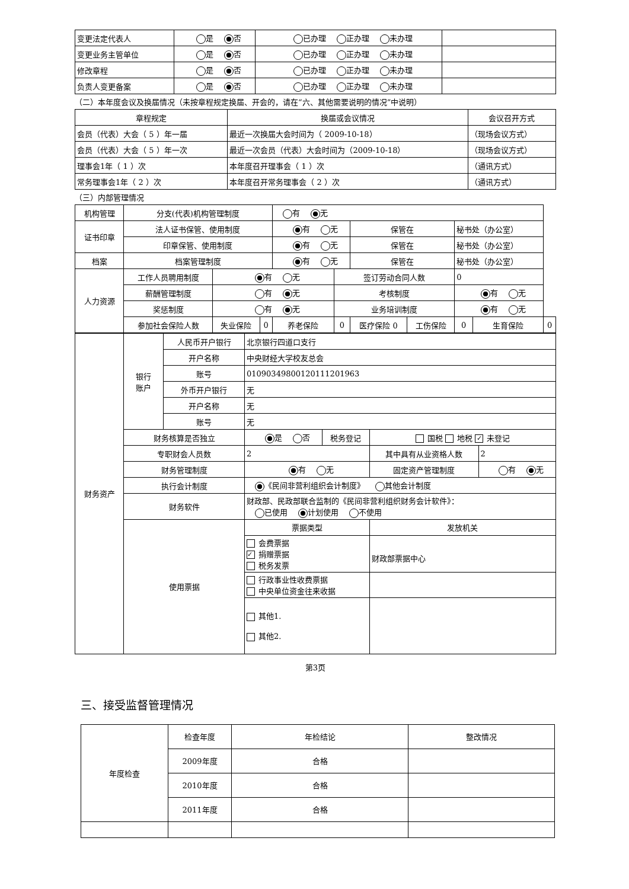| 变更法定代表人 | 是 否 | 已办理 正办理 未办理 | |
| 变更业务主管单位 | 是 否 | 已办理 正办理 未办理 | |
| 修改章程 | 是 否 | 已办理 正办理 未办理 | |
| 负责人变更备案 | 是 否 | 已办理 正办理 未办理 | |
（二）本年度会议及换届情况（未按章程规定换届、开会的，请在“六、其他需要说明的情况”中说明）
| 章程规定 | 换届或会议情况 | 会议召开方式 |
| --- | --- | --- |
| 会员（代表）大会（ 5 ）年一届 | 最近一次换届大会时间为（ 2009-10-18） | （现场会议方式） |
| 会员（代表）大会（ 5 ）年一次 | 最近一次会员（代表）大会时间为（2009-10-18） | （现场会议方式） |
| 理事会1年（ 1 ）次 | 本年度召开理事会（ 1 ）次 | （通讯方式） |
| 常务理事会1年（ 2 ）次 | 本年度召开常务理事会（ 2 ）次 | （通讯方式） |
（三）内部管理情况
| 机构管理 | 分支(代表)机构管理制度 | | | 有 无 | | | | | | |
| 证书印章 | 法人证书保管、使用制度 | | | 有 无 | | 保管在 | | 秘书处（办公室） | | |
| | 印章保管、使用制度 | | | 有 无 | | 保管在 | | 秘书处（办公室） | | |
| 档案 | 档案管理制度 | | | 有 无 | | 保管在 | | 秘书处（办公室） | | |
| 人力资源 | 工作人员聘用制度 | 有 无 | | | 签订劳动合同人数 | | | 0 | | |
| | 薪酬管理制度 | 有 无 | | | 考核制度 | | | 有 无 | | |
| | 奖惩制度 | 有 无 | | | 业务培训制度 | | | 有 无 | | |
| | 参加社会保险人数 | 失业保险 | 0 | 养老保险 | 0 | 医疗保险 0 | 工伤保险 | 0 | 生育保险 | 0 |
| 财务资产 | 银行 账户 | 人民币开户银行 | 北京银行四道口支行 | | | |
| | | 开户名称 | 中央财经大学校友总会 | | | |
| | | 账号 | 01090349800120111201963 | | | |
| | | 外币开户银行 | 无 | | | |
| | | 开户名称 | 无 | | | |
| | | 账号 | 无 | | | |
| | 财务核算是否独立 | | 是 否 | 税务登记 | 国税 地税 ✓ 未登记 | |
| | 专职财会人员数 | | 2 | | 其中具有从业资格人数 | 2 |
| | 财务管理制度 | | 有 无 | | 固定资产管理制度 | 有 无 |
| | 执行会计制度 | | 《民间非营利组织会计制度》 其他会计制度 | | | |
| | 财务软件 | | 财政部、民政部联合监制的《民间非营利组织财务会计软件》： 已使用 计划使用 不使用 | | | |
| | 使用票据 | | 票据类型 | | 发放机关 | |
| | | | 会费票据 ✓ 捐赠票据 税务发票 | | 财政部票据中心 | |
| | | | 行政事业性收费票据 中央单位资金往来收据 | | | |
| | | | 其他1. 其他2. | | | |
第3页
三、接受监督管理情况
| 年度检查 | 检查年度 | 年检结论 | 整改情况 |
| | 2009年度 | 合格 | |
| | 2010年度 | 合格 | |
| | 2011年度 | 合格 | |